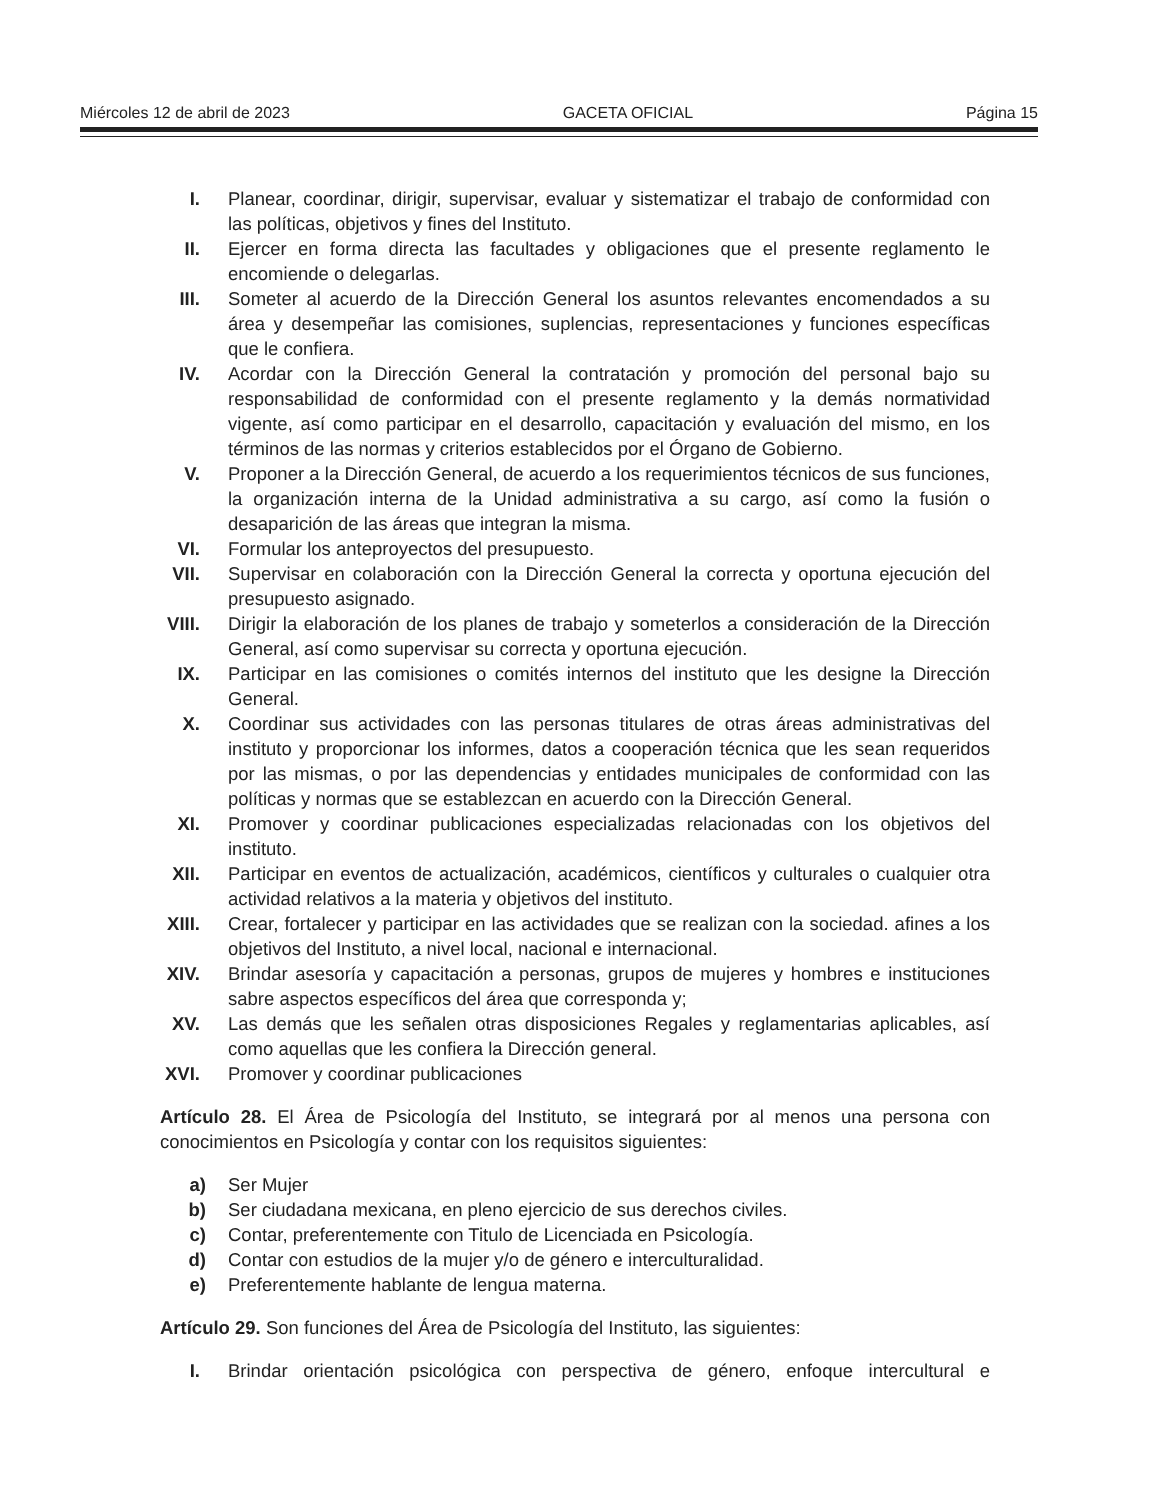Miércoles 12 de abril de 2023 GACETA OFICIAL Página 15
I. Planear, coordinar, dirigir, supervisar, evaluar y sistematizar el trabajo de conformidad con las políticas, objetivos y fines del Instituto.
II. Ejercer en forma directa las facultades y obligaciones que el presente reglamento le encomiende o delegarlas.
III. Someter al acuerdo de la Dirección General los asuntos relevantes encomendados a su área y desempeñar las comisiones, suplencias, representaciones y funciones específicas que le confiera.
IV. Acordar con la Dirección General la contratación y promoción del personal bajo su responsabilidad de conformidad con el presente reglamento y la demás normatividad vigente, así como participar en el desarrollo, capacitación y evaluación del mismo, en los términos de las normas y criterios establecidos por el Órgano de Gobierno.
V. Proponer a la Dirección General, de acuerdo a los requerimientos técnicos de sus funciones, la organización interna de la Unidad administrativa a su cargo, así como la fusión o desaparición de las áreas que integran la misma.
VI. Formular los anteproyectos del presupuesto.
VII. Supervisar en colaboración con la Dirección General la correcta y oportuna ejecución del presupuesto asignado.
VIII. Dirigir la elaboración de los planes de trabajo y someterlos a consideración de la Dirección General, así como supervisar su correcta y oportuna ejecución.
IX. Participar en las comisiones o comités internos del instituto que les designe la Dirección General.
X. Coordinar sus actividades con las personas titulares de otras áreas administrativas del instituto y proporcionar los informes, datos a cooperación técnica que les sean requeridos por las mismas, o por las dependencias y entidades municipales de conformidad con las políticas y normas que se establezcan en acuerdo con la Dirección General.
XI. Promover y coordinar publicaciones especializadas relacionadas con los objetivos del instituto.
XII. Participar en eventos de actualización, académicos, científicos y culturales o cualquier otra actividad relativos a la materia y objetivos del instituto.
XIII. Crear, fortalecer y participar en las actividades que se realizan con la sociedad. afines a los objetivos del Instituto, a nivel local, nacional e internacional.
XIV. Brindar asesoría y capacitación a personas, grupos de mujeres y hombres e instituciones sabre aspectos específicos del área que corresponda y;
XV. Las demás que les señalen otras disposiciones Regales y reglamentarias aplicables, así como aquellas que les confiera la Dirección general.
XVI. Promover y coordinar publicaciones
Artículo 28. El Área de Psicología del Instituto, se integrará por al menos una persona con conocimientos en Psicología y contar con los requisitos siguientes:
a) Ser Mujer
b) Ser ciudadana mexicana, en pleno ejercicio de sus derechos civiles.
c) Contar, preferentemente con Titulo de Licenciada en Psicología.
d) Contar con estudios de la mujer y/o de género e interculturalidad.
e) Preferentemente hablante de lengua materna.
Artículo 29. Son funciones del Área de Psicología del Instituto, las siguientes:
I. Brindar orientación psicológica con perspectiva de género, enfoque intercultural e